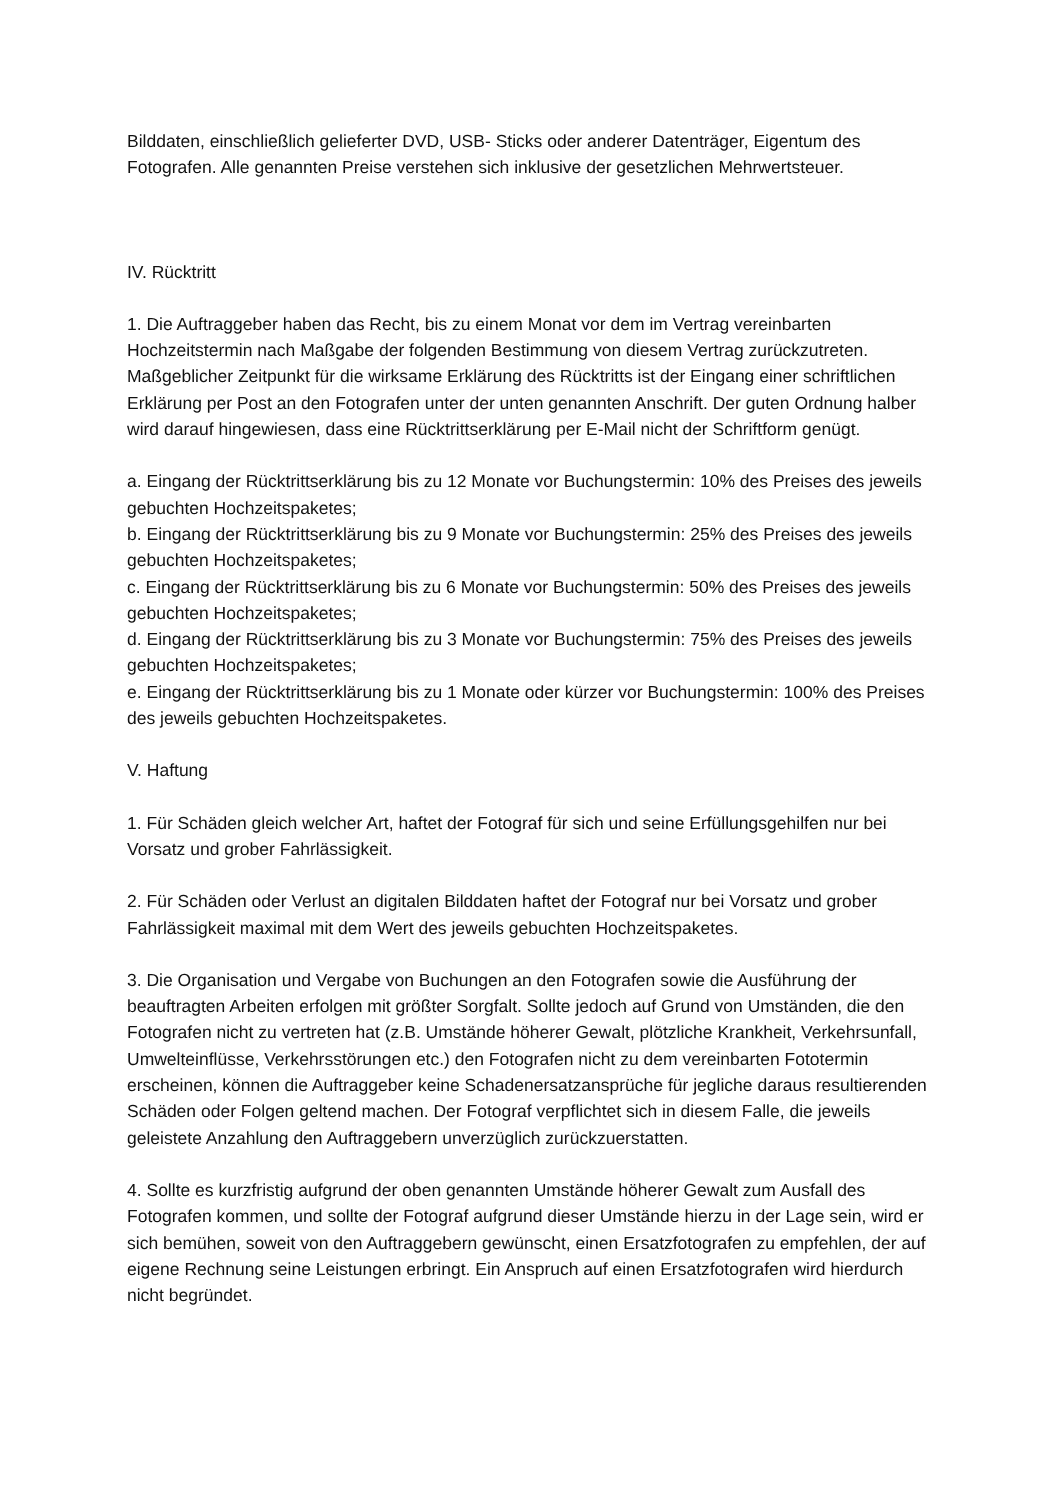Bilddaten, einschließlich gelieferter DVD, USB- Sticks oder anderer Datenträger, Eigentum des Fotografen. Alle genannten Preise verstehen sich inklusive der gesetzlichen Mehrwertsteuer.
IV. Rücktritt
1. Die Auftraggeber haben das Recht, bis zu einem Monat vor dem im Vertrag vereinbarten Hochzeitstermin nach Maßgabe der folgenden Bestimmung von diesem Vertrag zurückzutreten. Maßgeblicher Zeitpunkt für die wirksame Erklärung des Rücktritts ist der Eingang einer schriftlichen Erklärung per Post an den Fotografen unter der unten genannten Anschrift. Der guten Ordnung halber wird darauf hingewiesen, dass eine Rücktrittserklärung per E-Mail nicht der Schriftform genügt.
a. Eingang der Rücktrittserklärung bis zu 12 Monate vor Buchungstermin: 10% des Preises des jeweils gebuchten Hochzeitspaketes;
b. Eingang der Rücktrittserklärung bis zu 9 Monate vor Buchungstermin: 25% des Preises des jeweils gebuchten Hochzeitspaketes;
c. Eingang der Rücktrittserklärung bis zu 6 Monate vor Buchungstermin: 50% des Preises des jeweils gebuchten Hochzeitspaketes;
d. Eingang der Rücktrittserklärung bis zu 3 Monate vor Buchungstermin: 75% des Preises des jeweils gebuchten Hochzeitspaketes;
e. Eingang der Rücktrittserklärung bis zu 1 Monate oder kürzer vor Buchungstermin: 100% des Preises des jeweils gebuchten Hochzeitspaketes.
V. Haftung
1. Für Schäden gleich welcher Art, haftet der Fotograf für sich und seine Erfüllungsgehilfen nur bei Vorsatz und grober Fahrlässigkeit.
2. Für Schäden oder Verlust an digitalen Bilddaten haftet der Fotograf nur bei Vorsatz und grober Fahrlässigkeit maximal mit dem Wert des jeweils gebuchten Hochzeitspaketes.
3. Die Organisation und Vergabe von Buchungen an den Fotografen sowie die Ausführung der beauftragten Arbeiten erfolgen mit größter Sorgfalt. Sollte jedoch auf Grund von Umständen, die den Fotografen nicht zu vertreten hat (z.B. Umstände höherer Gewalt, plötzliche Krankheit, Verkehrsunfall, Umwelteinflüsse, Verkehrsstörungen etc.) den Fotografen nicht zu dem vereinbarten Fototermin erscheinen, können die Auftraggeber keine Schadenersatzansprüche für jegliche daraus resultierenden Schäden oder Folgen geltend machen. Der Fotograf verpflichtet sich in diesem Falle, die jeweils geleistete Anzahlung den Auftraggebern unverzüglich zurückzuerstatten.
4. Sollte es kurzfristig aufgrund der oben genannten Umstände höherer Gewalt zum Ausfall des Fotografen kommen, und sollte der Fotograf aufgrund dieser Umstände hierzu in der Lage sein, wird er sich bemühen, soweit von den Auftraggebern gewünscht, einen Ersatzfotografen zu empfehlen, der auf eigene Rechnung seine Leistungen erbringt. Ein Anspruch auf einen Ersatzfotografen wird hierdurch nicht begründet.